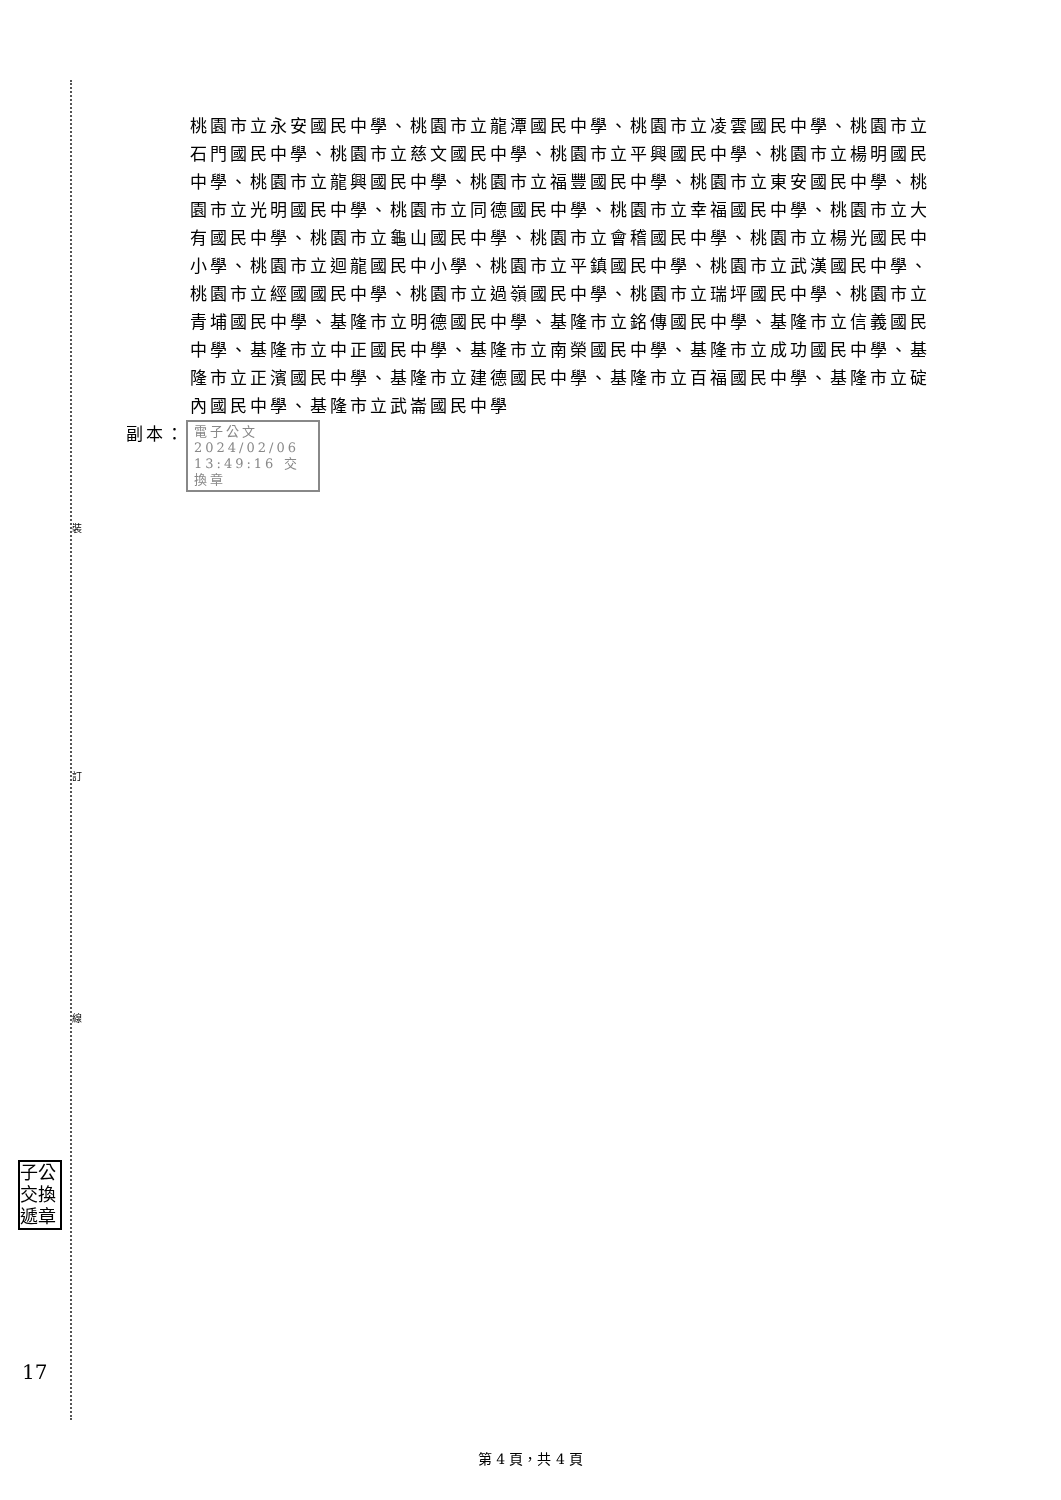裝
訂
線
桃園市立永安國民中學、桃園市立龍潭國民中學、桃園市立凌雲國民中學、桃園市立石門國民中學、桃園市立慈文國民中學、桃園市立平興國民中學、桃園市立楊明國民中學、桃園市立龍興國民中學、桃園市立福豐國民中學、桃園市立東安國民中學、桃園市立光明國民中學、桃園市立同德國民中學、桃園市立幸福國民中學、桃園市立大有國民中學、桃園市立龜山國民中學、桃園市立會稽國民中學、桃園市立楊光國民中小學、桃園市立迴龍國民中小學、桃園市立平鎮國民中學、桃園市立武漢國民中學、桃園市立經國國民中學、桃園市立過嶺國民中學、桃園市立瑞坪國民中學、桃園市立青埔國民中學、基隆市立明德國民中學、基隆市立銘傳國民中學、基隆市立信義國民中學、基隆市立中正國民中學、基隆市立南榮國民中學、基隆市立成功國民中學、基隆市立正濱國民中學、基隆市立建德國民中學、基隆市立百福國民中學、基隆市立碇內國民中學、基隆市立武崙國民中學
副本：
電子公文 2024/02/06 13:49:16 交換章
子公 交換 遞章
17
第 4 頁，共 4 頁